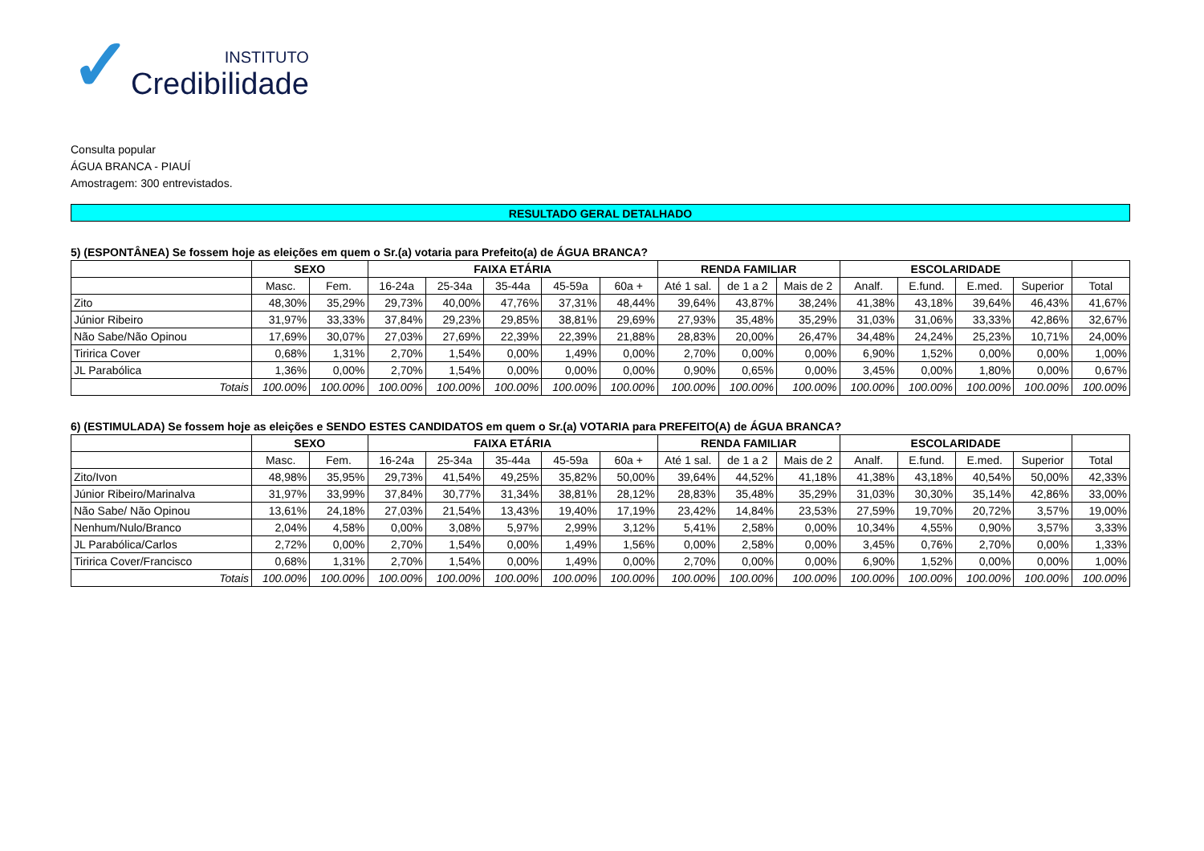✓
INSTITUTO
Credibilidade
Consulta popular
ÁGUA BRANCA - PIAUÍ
Amostragem: 300 entrevistados.
RESULTADO GERAL DETALHADO
5) (ESPONTÂNEA) Se fossem hoje as eleições em quem o Sr.(a) votaria para Prefeito(a) de ÁGUA BRANCA?
| | SEXO | | FAIXA ETÁRIA | | | | | RENDA FAMILIAR | | | ESCOLARIDADE | | | | |
| --- | --- | --- | --- | --- | --- | --- | --- | --- | --- | --- | --- | --- | --- | --- | --- |
| | Masc. | Fem. | 16-24a | 25-34a | 35-44a | 45-59a | 60a + | Até 1 sal. | de 1 a 2 | Mais de 2 | Analf. | E.fund. | E.med. | Superior | Total |
| Zito | 48,30% | 35,29% | 29,73% | 40,00% | 47,76% | 37,31% | 48,44% | 39,64% | 43,87% | 38,24% | 41,38% | 43,18% | 39,64% | 46,43% | 41,67% |
| Júnior Ribeiro | 31,97% | 33,33% | 37,84% | 29,23% | 29,85% | 38,81% | 29,69% | 27,93% | 35,48% | 35,29% | 31,03% | 31,06% | 33,33% | 42,86% | 32,67% |
| Não Sabe/Não Opinou | 17,69% | 30,07% | 27,03% | 27,69% | 22,39% | 22,39% | 21,88% | 28,83% | 20,00% | 26,47% | 34,48% | 24,24% | 25,23% | 10,71% | 24,00% |
| Tiririca Cover | 0,68% | 1,31% | 2,70% | 1,54% | 0,00% | 1,49% | 0,00% | 2,70% | 0,00% | 0,00% | 6,90% | 1,52% | 0,00% | 0,00% | 1,00% |
| JL Parabólica | 1,36% | 0,00% | 2,70% | 1,54% | 0,00% | 0,00% | 0,00% | 0,90% | 0,65% | 0,00% | 3,45% | 0,00% | 1,80% | 0,00% | 0,67% |
| Totais | 100.00% | 100.00% | 100.00% | 100.00% | 100.00% | 100.00% | 100.00% | 100.00% | 100.00% | 100.00% | 100.00% | 100.00% | 100.00% | 100.00% | 100.00% |
6) (ESTIMULADA) Se fossem hoje as eleições e SENDO ESTES CANDIDATOS em quem o Sr.(a) VOTARIA para PREFEITO(A) de ÁGUA BRANCA?
| | SEXO | | FAIXA ETÁRIA | | | | | RENDA FAMILIAR | | | ESCOLARIDADE | | | | |
| --- | --- | --- | --- | --- | --- | --- | --- | --- | --- | --- | --- | --- | --- | --- | --- |
| | Masc. | Fem. | 16-24a | 25-34a | 35-44a | 45-59a | 60a + | Até 1 sal. | de 1 a 2 | Mais de 2 | Analf. | E.fund. | E.med. | Superior | Total |
| Zito/Ivon | 48,98% | 35,95% | 29,73% | 41,54% | 49,25% | 35,82% | 50,00% | 39,64% | 44,52% | 41,18% | 41,38% | 43,18% | 40,54% | 50,00% | 42,33% |
| Júnior Ribeiro/Marinalva | 31,97% | 33,99% | 37,84% | 30,77% | 31,34% | 38,81% | 28,12% | 28,83% | 35,48% | 35,29% | 31,03% | 30,30% | 35,14% | 42,86% | 33,00% |
| Não Sabe/ Não Opinou | 13,61% | 24,18% | 27,03% | 21,54% | 13,43% | 19,40% | 17,19% | 23,42% | 14,84% | 23,53% | 27,59% | 19,70% | 20,72% | 3,57% | 19,00% |
| Nenhum/Nulo/Branco | 2,04% | 4,58% | 0,00% | 3,08% | 5,97% | 2,99% | 3,12% | 5,41% | 2,58% | 0,00% | 10,34% | 4,55% | 0,90% | 3,57% | 3,33% |
| JL Parabólica/Carlos | 2,72% | 0,00% | 2,70% | 1,54% | 0,00% | 1,49% | 1,56% | 0,00% | 2,58% | 0,00% | 3,45% | 0,76% | 2,70% | 0,00% | 1,33% |
| Tiririca Cover/Francisco | 0,68% | 1,31% | 2,70% | 1,54% | 0,00% | 1,49% | 0,00% | 2,70% | 0,00% | 0,00% | 6,90% | 1,52% | 0,00% | 0,00% | 1,00% |
| Totais | 100.00% | 100.00% | 100.00% | 100.00% | 100.00% | 100.00% | 100.00% | 100.00% | 100.00% | 100.00% | 100.00% | 100.00% | 100.00% | 100.00% | 100.00% |